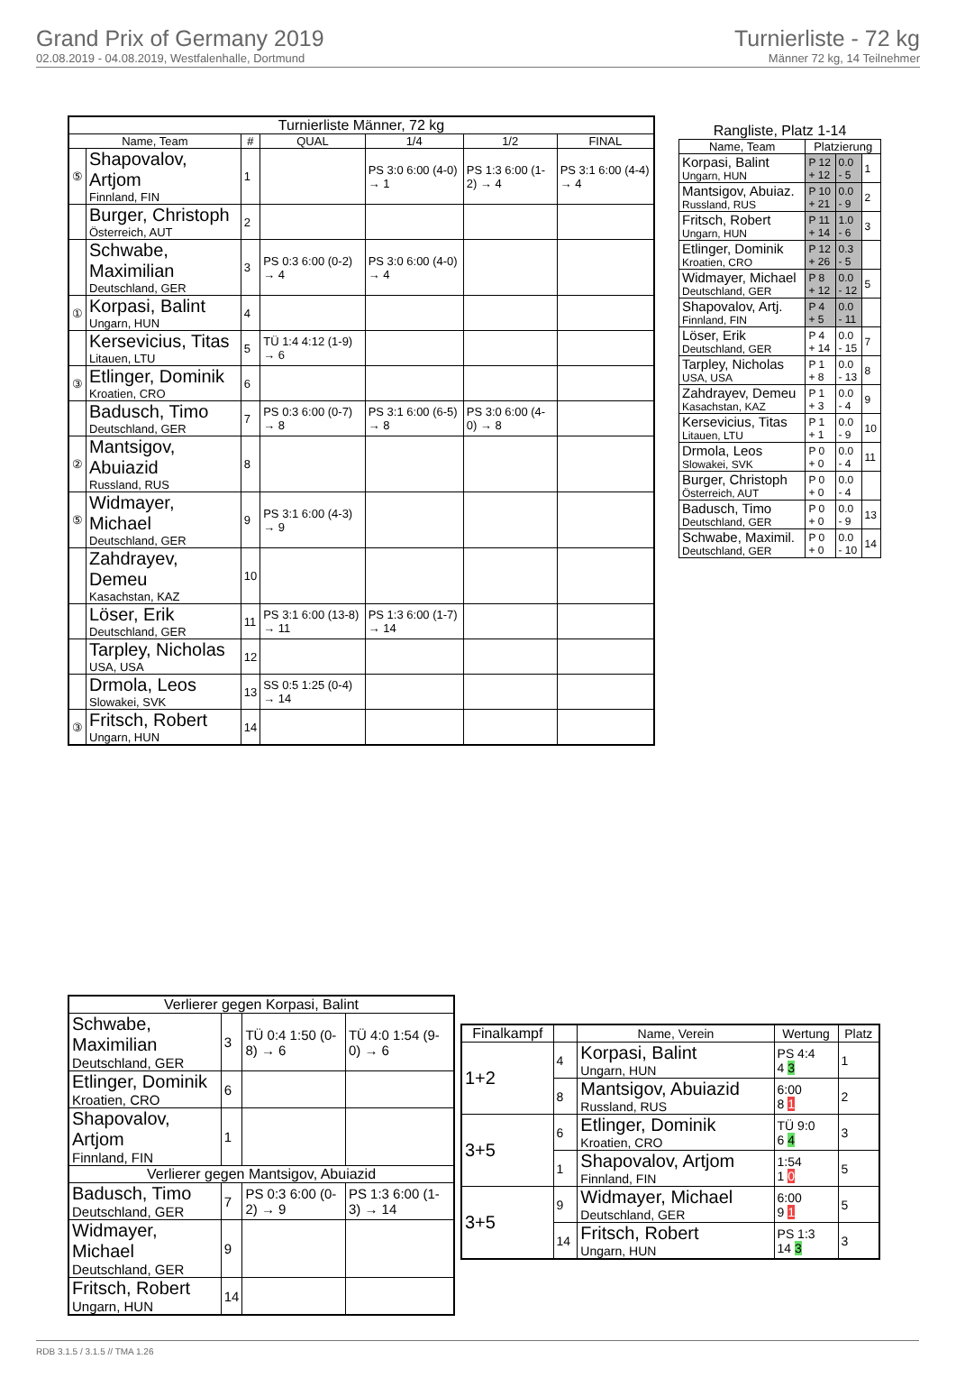Grand Prix of Germany 2019
02.08.2019 - 04.08.2019, Westfalenhalle, Dortmund
Turnierliste - 72 kg
Männer 72 kg, 14 Teilnehmer
| Turnierliste Männer, 72 kg | | | | | | |
| --- | --- | --- | --- | --- | --- | --- |
| Name, Team | | # | QUAL | 1/4 | 1/2 | FINAL |
| ⑤ | Shapovalov, Artjom Finnland, FIN | 1 | | PS 3:0 6:00 (4-0) → 1 | PS 1:3 6:00 (1-2) → 4 | PS 3:1 6:00 (4-4) → 4 |
| | Burger, Christoph Österreich, AUT | 2 | | | | |
| | Schwabe, Maximilian Deutschland, GER | 3 | PS 0:3 6:00 (0-2) → 4 | PS 3:0 6:00 (4-0) → 4 | | |
| ① | Korpasi, Balint Ungarn, HUN | 4 | | | | |
| | Kersevicius, Titas Litauen, LTU | 5 | TÜ 1:4 4:12 (1-9) → 6 | | | |
| ③ | Etlinger, Dominik Kroatien, CRO | 6 | | | | |
| | Badusch, Timo Deutschland, GER | 7 | PS 0:3 6:00 (0-7) → 8 | PS 3:1 6:00 (6-5) → 8 | PS 3:0 6:00 (4-0) → 8 | |
| ② | Mantsigov, Abuiazid Russland, RUS | 8 | | | | |
| ⑤ | Widmayer, Michael Deutschland, GER | 9 | PS 3:1 6:00 (4-3) → 9 | | | |
| | Zahdrayev, Demeu Kasachstan, KAZ | 10 | | | | |
| | Löser, Erik Deutschland, GER | 11 | PS 3:1 6:00 (13-8) → 11 | PS 1:3 6:00 (1-7) → 14 | | |
| | Tarpley, Nicholas USA, USA | 12 | | | | |
| | Drmola, Leos Slowakei, SVK | 13 | SS 0:5 1:25 (0-4) → 14 | | | |
| ③ | Fritsch, Robert Ungarn, HUN | 14 | | | | |
| Rangliste, Platz 1-14 | | | |
| --- | --- | --- | --- |
| Name, Team | Platzierung | | |
| Korpasi, Balint Ungarn, HUN | P 12 + 12 | 0.0 - 5 | 1 |
| Mantsigov, Abuiaz. Russland, RUS | P 10 + 21 | 0.0 - 9 | 2 |
| Fritsch, Robert Ungarn, HUN | P 11 + 14 | 1.0 - 6 | 3 |
| Etlinger, Dominik Kroatien, CRO | P 12 + 26 | 0.3 - 5 | |
| Widmayer, Michael Deutschland, GER | P 8 + 12 | 0.0 - 12 | 5 |
| Shapovalov, Artj. Finnland, FIN | P 4 + 5 | 0.0 - 11 | |
| Löser, Erik Deutschland, GER | P 4 + 14 | 0.0 - 15 | 7 |
| Tarpley, Nicholas USA, USA | P 1 + 8 | 0.0 - 13 | 8 |
| Zahdrayev, Demeu Kasachstan, KAZ | P 1 + 3 | 0.0 - 4 | 9 |
| Kersevicius, Titas Litauen, LTU | P 1 + 1 | 0.0 - 9 | 10 |
| Drmola, Leos Slowakei, SVK | P 0 + 0 | 0.0 - 4 | 11 |
| Burger, Christoph Österreich, AUT | P 0 + 0 | 0.0 - 4 | |
| Badusch, Timo Deutschland, GER | P 0 + 0 | 0.0 - 9 | 13 |
| Schwabe, Maximil. Deutschland, GER | P 0 + 0 | 0.0 - 10 | 14 |
| Verlierer gegen Korpasi, Balint | | | |
| --- | --- | --- | --- |
| Schwabe, Maximilian Deutschland, GER | 3 | TÜ 0:4 1:50 (0-8) → 6 | TÜ 4:0 1:54 (9-0) → 6 |
| Etlinger, Dominik Kroatien, CRO | 6 | | |
| Shapovalov, Artjom Finnland, FIN | 1 | | |
| Verlierer gegen Mantsigov, Abuiazid | | | |
| Badusch, Timo Deutschland, GER | 7 | PS 0:3 6:00 (0-2) → 9 | PS 1:3 6:00 (1-3) → 14 |
| Widmayer, Michael Deutschland, GER | 9 | | |
| Fritsch, Robert Ungarn, HUN | 14 | | |
| Finalkampf | | Name, Verein | Wertung | Platz |
| --- | --- | --- | --- | --- |
| 1+2 | 4 | Korpasi, Balint Ungarn, HUN | PS 4:4 4 3 | 1 |
| | 8 | Mantsigov, Abuiazid Russland, RUS | 6:00 8 1 | 2 |
| 3+5 | 6 | Etlinger, Dominik Kroatien, CRO | TÜ 9:0 6 4 | 3 |
| | 1 | Shapovalov, Artjom Finnland, FIN | 1:54 1 0 | 5 |
| 3+5 | 9 | Widmayer, Michael Deutschland, GER | 6:00 9 1 | 5 |
| | 14 | Fritsch, Robert Ungarn, HUN | PS 1:3 14 3 | 3 |
RDB 3.1.5 / 3.1.5 // TMA 1.26